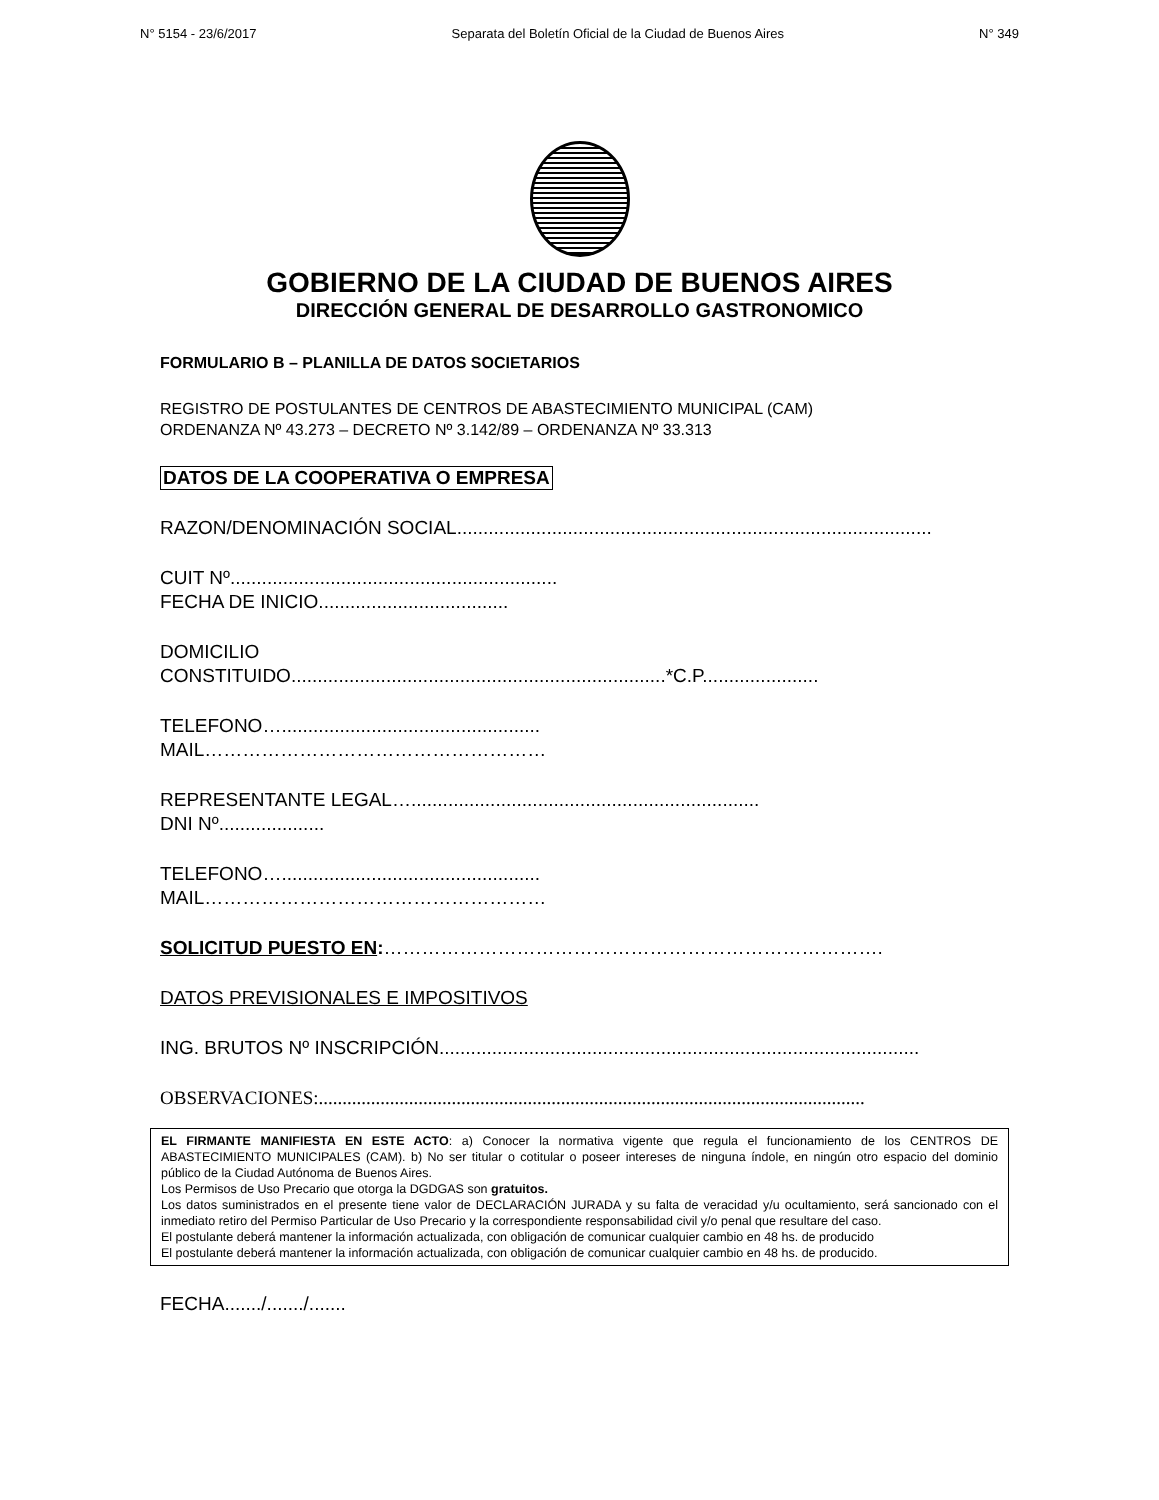N° 5154 - 23/6/2017 Separata del Boletín Oficial de la Ciudad de Buenos Aires N° 349
GOBIERNO DE LA CIUDAD DE BUENOS AIRES
DIRECCIÓN GENERAL DE DESARROLLO GASTRONOMICO
FORMULARIO B – PLANILLA DE DATOS SOCIETARIOS
REGISTRO DE POSTULANTES DE CENTROS DE ABASTECIMIENTO MUNICIPAL (CAM)
ORDENANZA Nº 43.273 – DECRETO Nº 3.142/89 – ORDENANZA Nº 33.313
DATOS DE LA COOPERATIVA O EMPRESA
RAZON/DENOMINACIÓN SOCIAL..........................................................................................
CUIT Nº..............................................................
FECHA DE INICIO....................................
DOMICILIO
CONSTITUIDO.......................................................................*C.P......................
TELEFONO….................................................
MAIL………………………………………………
REPRESENTANTE LEGAL…..................................................................
DNI Nº....................
TELEFONO….................................................
MAIL………………………………………………
SOLICITUD PUESTO EN:…………………………………………………………………….
DATOS PREVISIONALES E IMPOSITIVOS
ING. BRUTOS Nº INSCRIPCIÓN...........................................................................................
OBSERVACIONES:...................................................................................................................
EL FIRMANTE MANIFIESTA EN ESTE ACTO: a) Conocer la normativa vigente que regula el funcionamiento de los CENTROS DE ABASTECIMIENTO MUNICIPALES (CAM). b) No ser titular o cotitular o poseer intereses de ninguna índole, en ningún otro espacio del dominio público de la Ciudad Autónoma de Buenos Aires.
Los Permisos de Uso Precario que otorga la DGDGAS son gratuitos.
Los datos suministrados en el presente tiene valor de DECLARACIÓN JURADA y su falta de veracidad y/u ocultamiento, será sancionado con el inmediato retiro del Permiso Particular de Uso Precario y la correspondiente responsabilidad civil y/o penal que resultare del caso.
El postulante deberá mantener la información actualizada, con obligación de comunicar cualquier cambio en 48 hs. de producido
El postulante deberá mantener la información actualizada, con obligación de comunicar cualquier cambio en 48 hs. de producido.
FECHA......./......./.......